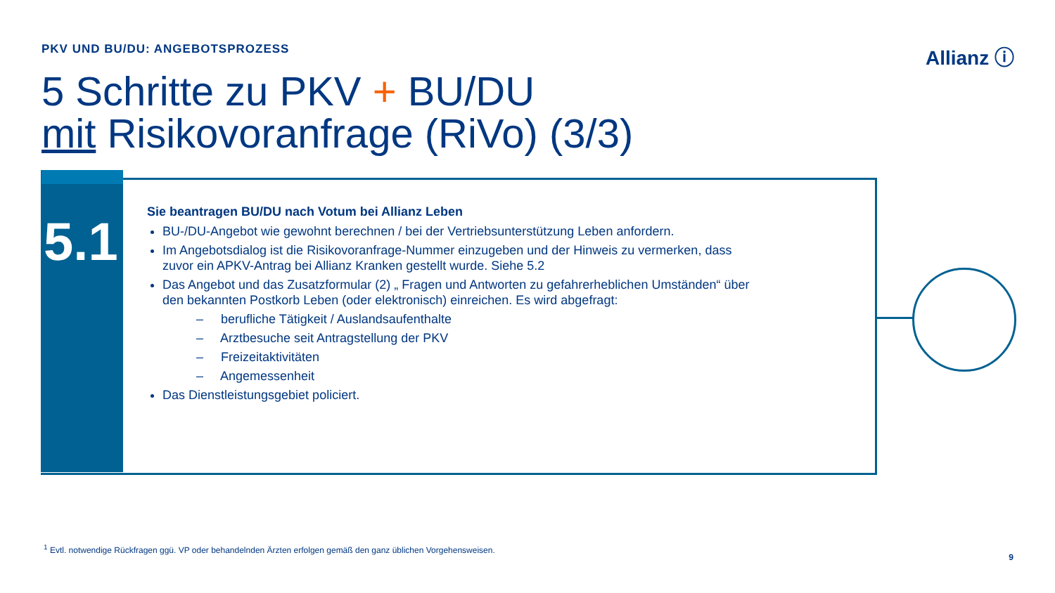PKV UND BU/DU: ANGEBOTSPROZESS Allianz ⓘ
5 Schritte zu PKV + BU/DU
mit Risikovoranfrage (RiVo) (3/3)
5.1
Sie beantragen BU/DU nach Votum bei Allianz Leben
BU-/DU-Angebot wie gewohnt berechnen / bei der Vertriebsunterstützung Leben anfordern.
Im Angebotsdialog ist die Risikovoranfrage-Nummer einzugeben und der Hinweis zu vermerken, dass zuvor ein APKV-Antrag bei Allianz Kranken gestellt wurde. Siehe 5.2
Das Angebot und das Zusatzformular (2) „ Fragen und Antworten zu gefahrerheblichen Umständen“ über den bekannten Postkorb Leben (oder elektronisch) einreichen. Es wird abgefragt:
– berufliche Tätigkeit / Auslandsaufenthalte
– Arztbesuche seit Antragstellung der PKV
– Freizeitaktivitäten
– Angemessenheit
Das Dienstleistungsgebiet policiert.
<sup>1</sup> Evtl. notwendige Rückfragen ggü. VP oder behandelnden Ärzten erfolgen gemäß den ganz üblichen Vorgehensweisen.
9